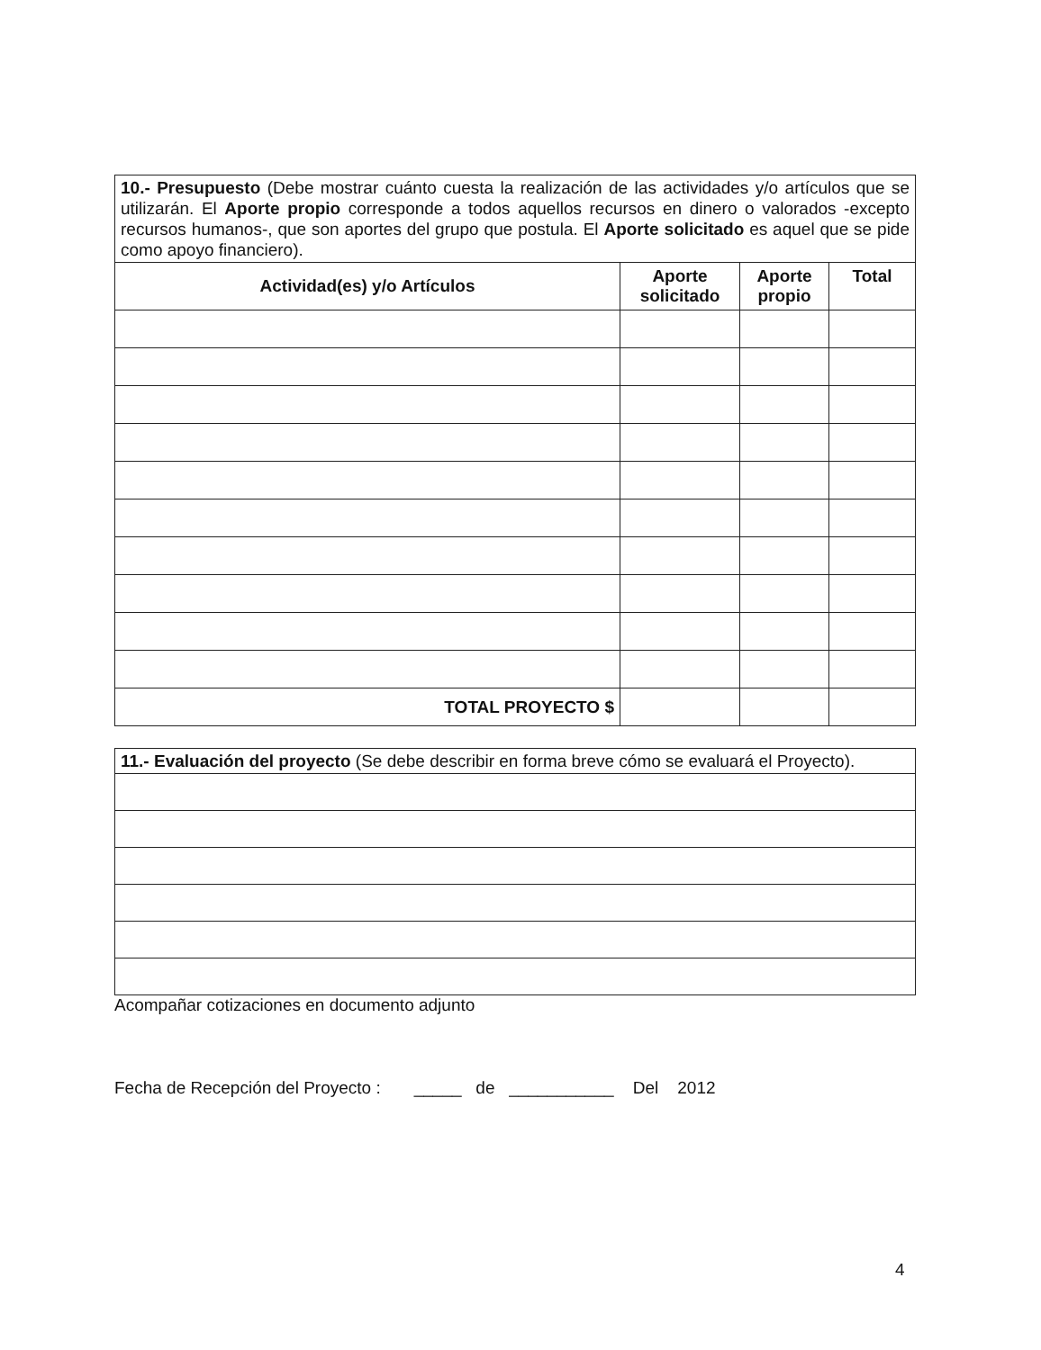| 10.- Presupuesto (Debe mostrar cuánto cuesta la realización de las actividades y/o artículos que se utilizarán. El Aporte propio corresponde a todos aquellos recursos en dinero o valorados -excepto recursos humanos-, que son aportes del grupo que postula. El Aporte solicitado es aquel que se pide como apoyo financiero). | | | |
| Actividad(es) y/o Artículos | Aporte solicitado | Aporte propio | Total |
| TOTAL PROYECTO $ | | | |
| 11.- Evaluación del proyecto (Se debe describir en forma breve cómo se evaluará el Proyecto). |
Acompañar cotizaciones en documento adjunto
Fecha de Recepción del Proyecto : _____ de ___________ Del 2012
4